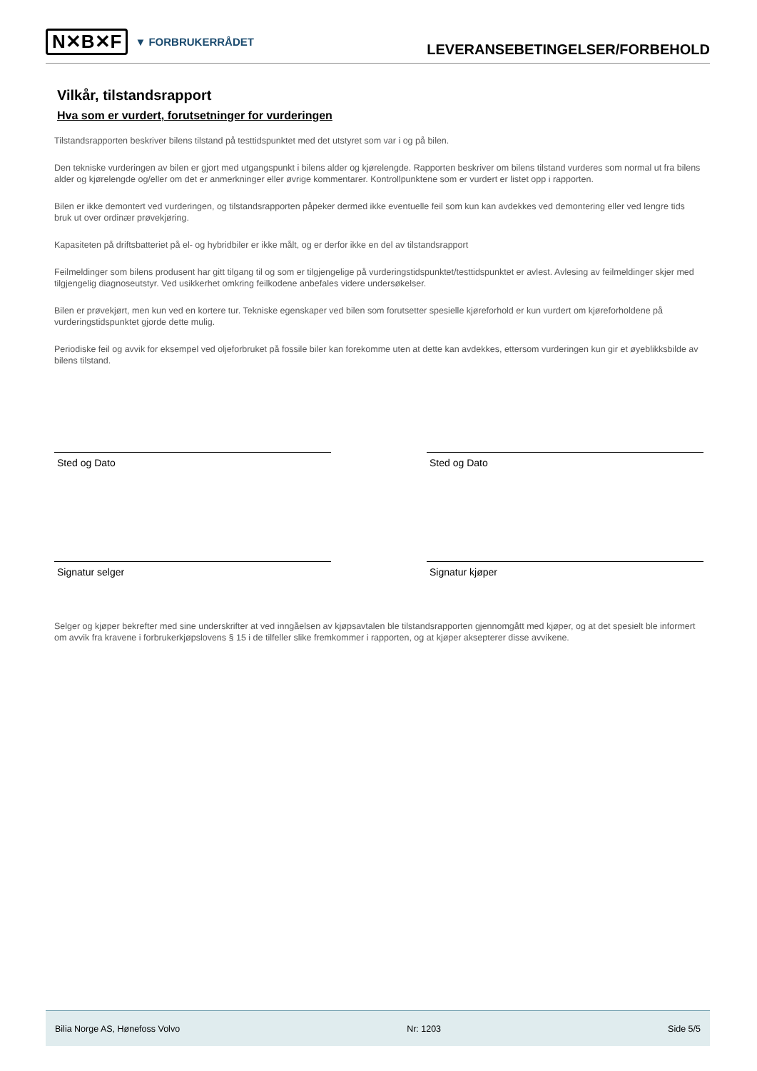N✕B✕F ▼ FORBRUKERRÅDET
LEVERANSEBETINGELSER/FORBEHOLD
Vilkår, tilstandsrapport
Hva som er vurdert, forutsetninger for vurderingen
Tilstandsrapporten beskriver bilens tilstand på testtidspunktet med det utstyret som var i og på bilen.
Den tekniske vurderingen av bilen er gjort med utgangspunkt i bilens alder og kjørelengde. Rapporten beskriver om bilens tilstand vurderes som normal ut fra bilens alder og kjørelengde og/eller om det er anmerkninger eller øvrige kommentarer. Kontrollpunktene som er vurdert er listet opp i rapporten.
Bilen er ikke demontert ved vurderingen, og tilstandsrapporten påpeker dermed ikke eventuelle feil som kun kan avdekkes ved demontering eller ved lengre tids bruk ut over ordinær prøvekjøring.
Kapasiteten på driftsbatteriet på el- og hybridbiler er ikke målt, og er derfor ikke en del av tilstandsrapport
Feilmeldinger som bilens produsent har gitt tilgang til og som er tilgjengelige på vurderingstidspunktet/testtidspunktet er avlest. Avlesing av feilmeldinger skjer med tilgjengelig diagnoseutstyr. Ved usikkerhet omkring feilkodene anbefales videre undersøkelser.
Bilen er prøvekjørt, men kun ved en kortere tur. Tekniske egenskaper ved bilen som forutsetter spesielle kjøreforhold er kun vurdert om kjøreforholdene på vurderingstidspunktet gjorde dette mulig.
Periodiske feil og avvik for eksempel ved oljeforbruket på fossile biler kan forekomme uten at dette kan avdekkes, ettersom vurderingen kun gir et øyeblikksbilde av bilens tilstand.
Sted og Dato Sted og Dato
Signatur selger Signatur kjøper
Selger og kjøper bekrefter med sine underskrifter at ved inngåelsen av kjøpsavtalen ble tilstandsrapporten gjennomgått med kjøper, og at det spesielt ble informert om avvik fra kravene i forbrukerkjøpslovens § 15 i de tilfeller slike fremkommer i rapporten, og at kjøper aksepterer disse avvikene.
Bilia Norge AS, Hønefoss Volvo Nr: 1203 Side 5/5